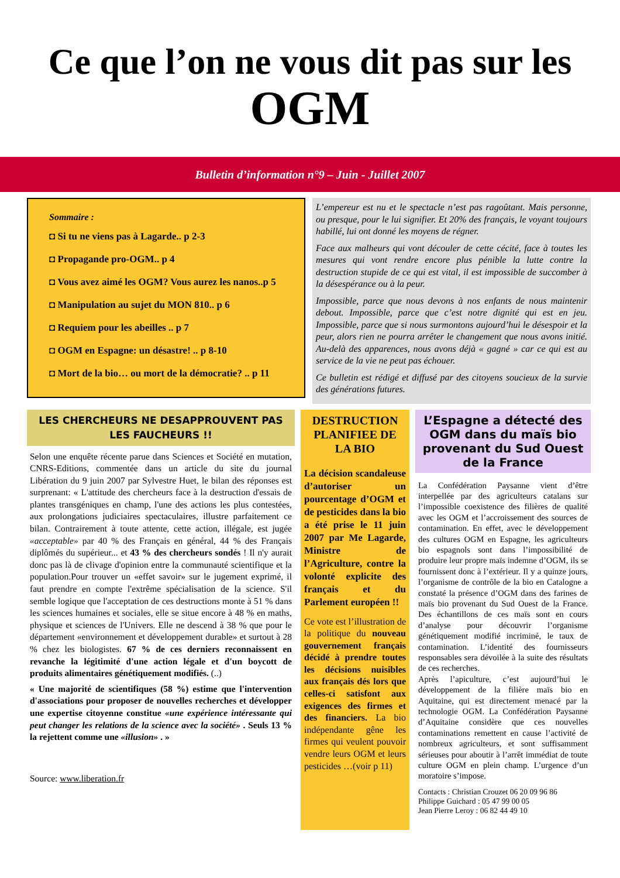Ce que l’on ne vous dit pas sur les
OGM
Bulletin d’information n°9 – Juin - Juillet 2007
Sommaire :
◘ Si tu ne viens pas à Lagarde.. p 2-3
◘ Propagande pro-OGM.. p 4
◘ Vous avez aimé les OGM? Vous aurez les nanos..p 5
◘ Manipulation au sujet du MON 810.. p 6
◘ Requiem pour les abeilles .. p 7
◘ OGM en Espagne: un désastre! .. p 8-10
◘ Mort de la bio… ou mort de la démocratie? .. p 11
L’empereur est nu et le spectacle n’est pas ragoûtant. Mais personne, ou presque, pour le lui signifier. Et 20% des français, le voyant toujours habillé, lui ont donné les moyens de régner.
Face aux malheurs qui vont découler de cette cécité, face à toutes les mesures qui vont rendre encore plus pénible la lutte contre la destruction stupide de ce qui est vital, il est impossible de succomber à la désespérance ou à la peur.
Impossible, parce que nous devons à nos enfants de nous maintenir debout. Impossible, parce que c’est notre dignité qui est en jeu. Impossible, parce que si nous surmontons aujourd’hui le désespoir et la peur, alors rien ne pourra arrêter le changement que nous avons initié. Au-delà des apparences, nous avons déjà « gagné » car ce qui est au service de la vie ne peut pas échouer.
Ce bulletin est rédigé et diffusé par des citoyens soucieux de la survie des générations futures.
LES CHERCHEURS NE DESAPPROUVENT PAS LES FAUCHEURS !!
Selon une enquête récente parue dans Sciences et Société en mutation, CNRS-Editions, commentée dans un article du site du journal Libération du 9 juin 2007 par Sylvestre Huet, le bilan des réponses est surprenant: « L'attitude des chercheurs face à la destruction d'essais de plantes transgéniques en champ, l'une des actions les plus contestées, aux prolongations judiciaires spectaculaires, illustre parfaitement ce bilan. Contrairement à toute attente, cette action, illégale, est jugée «acceptable» par 40 % des Français en général, 44 % des Français diplômés du supérieur... et 43 % des chercheurs sondés ! Il n'y aurait donc pas là de clivage d'opinion entre la communauté scientifique et la population.Pour trouver un «effet savoir» sur le jugement exprimé, il faut prendre en compte l'extrême spécialisation de la science. S'il semble logique que l'acceptation de ces destructions monte à 51 % dans les sciences humaines et sociales, elle se situe encore à 48 % en maths, physique et sciences de l'Univers. Elle ne descend à 38 % que pour le département «environnement et développement durable» et surtout à 28 % chez les biologistes. 67 % de ces derniers reconnaissent en revanche la légitimité d'une action légale et d'un boycott de produits alimentaires génétiquement modifiés. (..)
« Une majorité de scientifiques (58 %) estime que l'intervention d'associations pour proposer de nouvelles recherches et développer une expertise citoyenne constitue «une expérience intéressante qui peut changer les relations de la science avec la société» . Seuls 13 % la rejettent comme une «illusion» . »
Source: www.liberation.fr
DESTRUCTION PLANIFIEE DE LA BIO
La décision scandaleuse d’autoriser un pourcentage d’OGM et de pesticides dans la bio a été prise le 11 juin 2007 par Me Lagarde, Ministre de l’Agriculture, contre la volonté explicite des français et du Parlement européen !!
Ce vote est l’illustration de la politique du nouveau gouvernement français décidé à prendre toutes les décisions nuisibles aux français dés lors que celles-ci satisfont aux exigences des firmes et des financiers. La bio indépendante gêne les firmes qui veulent pouvoir vendre leurs OGM et leurs pesticides …(voir p 11)
L’Espagne a détecté des OGM dans du maïs bio provenant du Sud Ouest de la France
La Confédération Paysanne vient d’être interpellée par des agriculteurs catalans sur l’impossible coexistence des filières de qualité avec les OGM et l’accroissement des sources de contamination. En effet, avec le développement des cultures OGM en Espagne, les agriculteurs bio espagnols sont dans l’impossibilité de produire leur propre maïs indemne d’OGM, ils se fournissent donc à l’extérieur. Il y a quinze jours, l’organisme de contrôle de la bio en Catalogne a constaté la présence d’OGM dans des farines de maïs bio provenant du Sud Ouest de la France. Des échantillons de ces maïs sont en cours d’analyse pour découvrir l’organisme génétiquement modifié incriminé, le taux de contamination. L’identité des fournisseurs responsables sera dévoilée à la suite des résultats de ces recherches.
Après l’apiculture, c’est aujourd’hui le développement de la filière maïs bio en Aquitaine, qui est directement menacé par la technologie OGM. La Confédération Paysanne d’Aquitaine considère que ces nouvelles contaminations remettent en cause l’activité de nombreux agriculteurs, et sont suffisamment sérieuses pour aboutir à l’arrêt immédiat de toute culture OGM en plein champ. L’urgence d’un moratoire s’impose.
Contacts : Christian Crouzet 06 20 09 96 86
Philippe Guichard : 05 47 99 00 05
Jean Pierre Leroy : 06 82 44 49 10